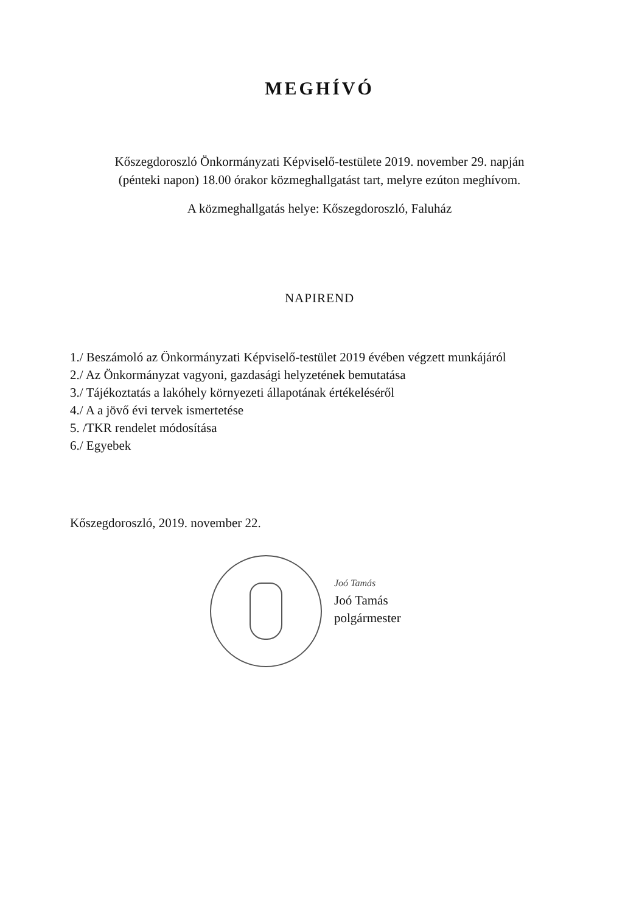MEGHÍVÓ
Kőszegdoroszló Önkormányzati Képviselő-testülete 2019. november 29. napján
(pénteki napon) 18.00 órakor közmeghallgatást tart, melyre ezúton meghívom.
A közmeghallgatás helye: Kőszegdoroszló, Faluház
NAPIREND
1./ Beszámoló az Önkormányzati Képviselő-testület 2019 évében végzett munkájáról
2./ Az Önkormányzat vagyoni, gazdasági helyzetének bemutatása
3./ Tájékoztatás a lakóhely környezeti állapotának értékeléséről
4./ A a jövő évi tervek ismertetése
5. /TKR rendelet módosítása
6./ Egyebek
Kőszegdoroszló, 2019. november 22.
Joó Tamás
Joó Tamás
polgármester